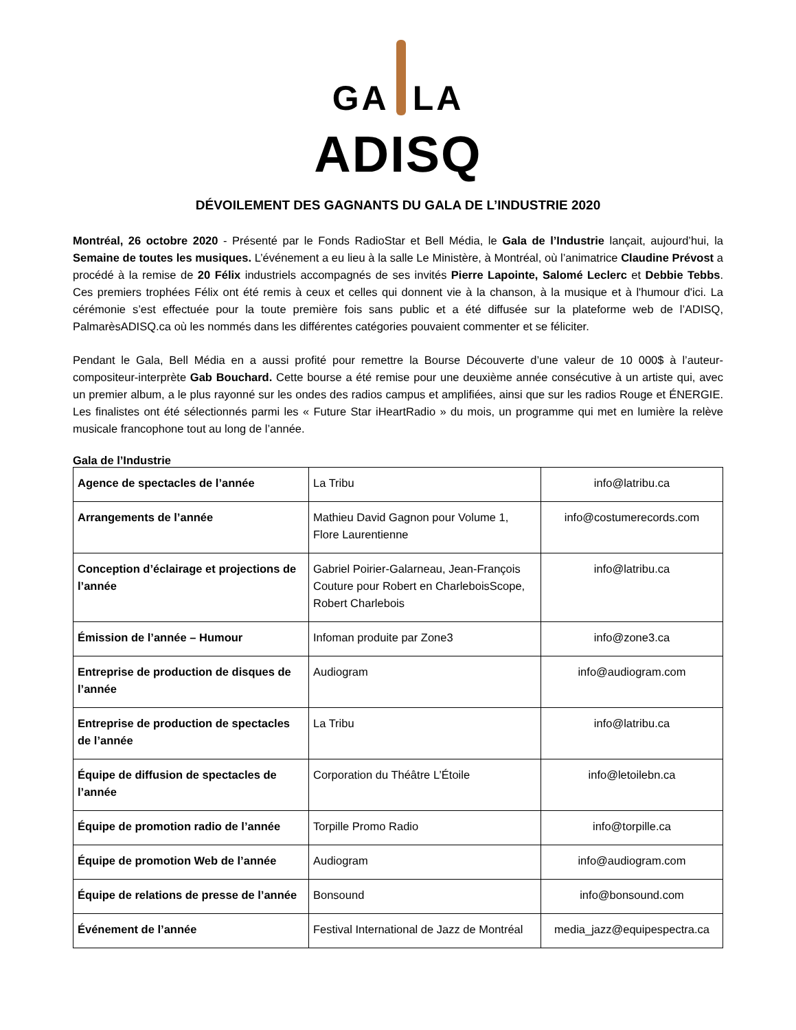GA LA
ADISQ
DÉVOILEMENT DES GAGNANTS DU GALA DE L’INDUSTRIE 2020
Montréal, 26 octobre 2020 - Présenté par le Fonds RadioStar et Bell Média, le Gala de l’Industrie lançait, aujourd’hui, la Semaine de toutes les musiques. L’événement a eu lieu à la salle Le Ministère, à Montréal, où l’animatrice Claudine Prévost a procédé à la remise de 20 Félix industriels accompagnés de ses invités Pierre Lapointe, Salomé Leclerc et Debbie Tebbs. Ces premiers trophées Félix ont été remis à ceux et celles qui donnent vie à la chanson, à la musique et à l'humour d'ici. La cérémonie s’est effectuée pour la toute première fois sans public et a été diffusée sur la plateforme web de l’ADISQ, PalmarèsADISQ.ca où les nommés dans les différentes catégories pouvaient commenter et se féliciter.
Pendant le Gala, Bell Média en a aussi profité pour remettre la Bourse Découverte d’une valeur de 10 000$ à l’auteur-compositeur-interprète Gab Bouchard. Cette bourse a été remise pour une deuxième année consécutive à un artiste qui, avec un premier album, a le plus rayonné sur les ondes des radios campus et amplifiées, ainsi que sur les radios Rouge et ÉNERGIE. Les finalistes ont été sélectionnés parmi les « Future Star iHeartRadio » du mois, un programme qui met en lumière la relève musicale francophone tout au long de l’année.
Gala de l’Industrie
| Agence de spectacles de l’année | La Tribu | info@latribu.ca |
| Arrangements de l’année | Mathieu David Gagnon pour Volume 1, Flore Laurentienne | info@costumerecords.com |
| Conception d’éclairage et projections de l’année | Gabriel Poirier-Galarneau, Jean-François Couture pour Robert en CharleboisScope, Robert Charlebois | info@latribu.ca |
| Émission de l’année – Humour | Infoman produite par Zone3 | info@zone3.ca |
| Entreprise de production de disques de l’année | Audiogram | info@audiogram.com |
| Entreprise de production de spectacles de l’année | La Tribu | info@latribu.ca |
| Équipe de diffusion de spectacles de l’année | Corporation du Théâtre L’Étoile | info@letoilebn.ca |
| Équipe de promotion radio de l’année | Torpille Promo Radio | info@torpille.ca |
| Équipe de promotion Web de l’année | Audiogram | info@audiogram.com |
| Équipe de relations de presse de l’année | Bonsound | info@bonsound.com |
| Événement de l’année | Festival International de Jazz de Montréal | media_jazz@equipespectra.ca |